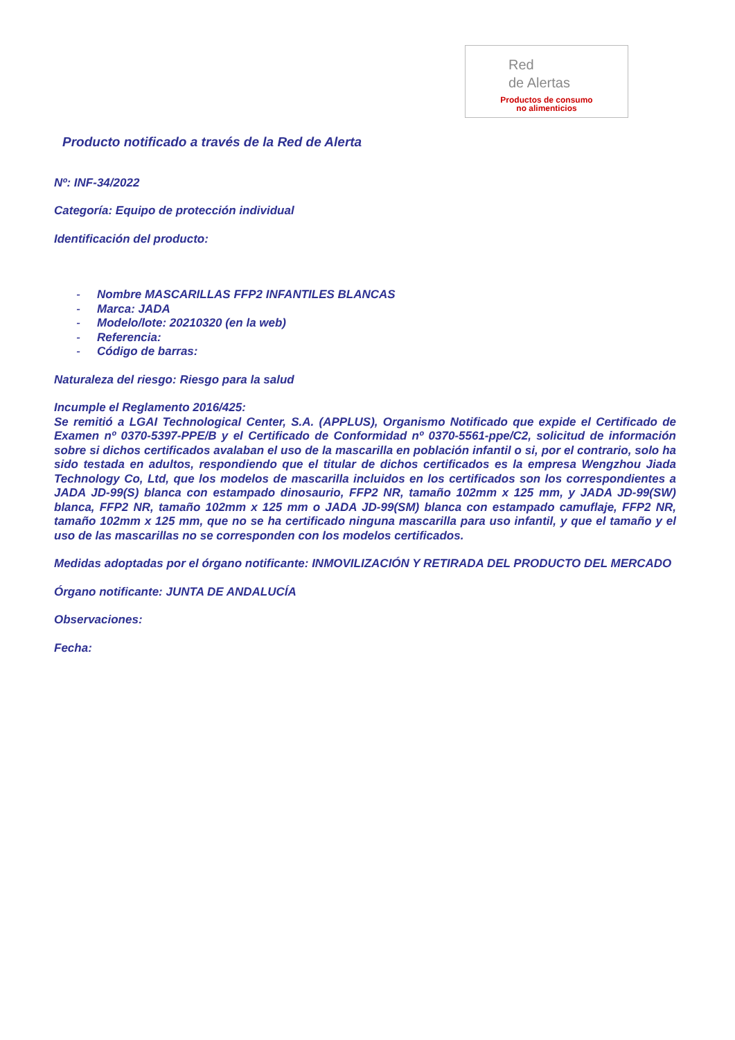Red
de Alertas
Productos de consumo
no alimenticios
Producto notificado a través de la Red de Alerta
Nº: INF-34/2022
Categoría: Equipo de protección individual
Identificación del producto:
- Nombre MASCARILLAS FFP2 INFANTILES BLANCAS
- Marca: JADA
- Modelo/lote: 20210320 (en la web)
- Referencia:
- Código de barras:
Naturaleza del riesgo: Riesgo para la salud
Incumple el Reglamento 2016/425:
Se remitió a LGAI Technological Center, S.A. (APPLUS), Organismo Notificado que expide el Certificado de Examen nº 0370-5397-PPE/B y el Certificado de Conformidad nº 0370-5561-ppe/C2, solicitud de información sobre si dichos certificados avalaban el uso de la mascarilla en población infantil o si, por el contrario, solo ha sido testada en adultos, respondiendo que el titular de dichos certificados es la empresa Wengzhou Jiada Technology Co, Ltd, que los modelos de mascarilla incluidos en los certificados son los correspondientes a JADA JD-99(S) blanca con estampado dinosaurio, FFP2 NR, tamaño 102mm x 125 mm, y JADA JD-99(SW) blanca, FFP2 NR, tamaño 102mm x 125 mm o JADA JD-99(SM) blanca con estampado camuflaje, FFP2 NR, tamaño 102mm x 125 mm, que no se ha certificado ninguna mascarilla para uso infantil, y que el tamaño y el uso de las mascarillas no se corresponden con los modelos certificados.
Medidas adoptadas por el órgano notificante: INMOVILIZACIÓN Y RETIRADA DEL PRODUCTO DEL MERCADO
Órgano notificante: JUNTA DE ANDALUCÍA
Observaciones:
Fecha: